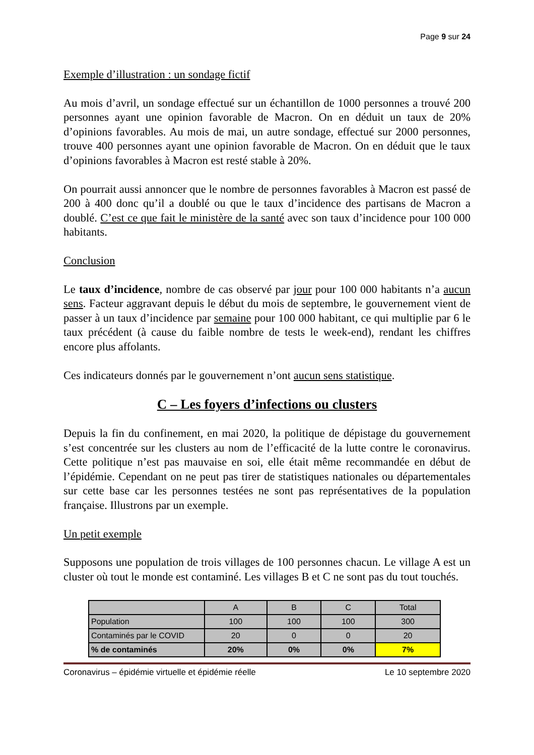Page 9 sur 24
Exemple d’illustration : un sondage fictif
Au mois d’avril, un sondage effectué sur un échantillon de 1000 personnes a trouvé 200 personnes ayant une opinion favorable de Macron. On en déduit un taux de 20% d’opinions favorables. Au mois de mai, un autre sondage, effectué sur 2000 personnes, trouve 400 personnes ayant une opinion favorable de Macron. On en déduit que le taux d’opinions favorables à Macron est resté stable à 20%.
On pourrait aussi annoncer que le nombre de personnes favorables à Macron est passé de 200 à 400 donc qu’il a doublé ou que le taux d’incidence des partisans de Macron a doublé. C’est ce que fait le ministère de la santé avec son taux d’incidence pour 100 000 habitants.
Conclusion
Le taux d’incidence, nombre de cas observé par jour pour 100 000 habitants n’a aucun sens. Facteur aggravant depuis le début du mois de septembre, le gouvernement vient de passer à un taux d’incidence par semaine pour 100 000 habitant, ce qui multiplie par 6 le taux précédent (à cause du faible nombre de tests le week-end), rendant les chiffres encore plus affolants.
Ces indicateurs donnés par le gouvernement n’ont aucun sens statistique.
C – Les foyers d’infections ou clusters
Depuis la fin du confinement, en mai 2020, la politique de dépistage du gouvernement s’est concentrée sur les clusters au nom de l’efficacité de la lutte contre le coronavirus. Cette politique n’est pas mauvaise en soi, elle était même recommandée en début de l’épidémie. Cependant on ne peut pas tirer de statistiques nationales ou départementales sur cette base car les personnes testées ne sont pas représentatives de la population française. Illustrons par un exemple.
Un petit exemple
Supposons une population de trois villages de 100 personnes chacun. Le village A est un cluster où tout le monde est contaminé. Les villages B et C ne sont pas du tout touchés.
| | A | B | C | Total |
| Population | 100 | 100 | 100 | 300 |
| Contaminés par le COVID | 20 | 0 | 0 | 20 |
| % de contaminés | 20% | 0% | 0% | 7% |
Coronavirus – épidémie virtuelle et épidémie réelle Le 10 septembre 2020